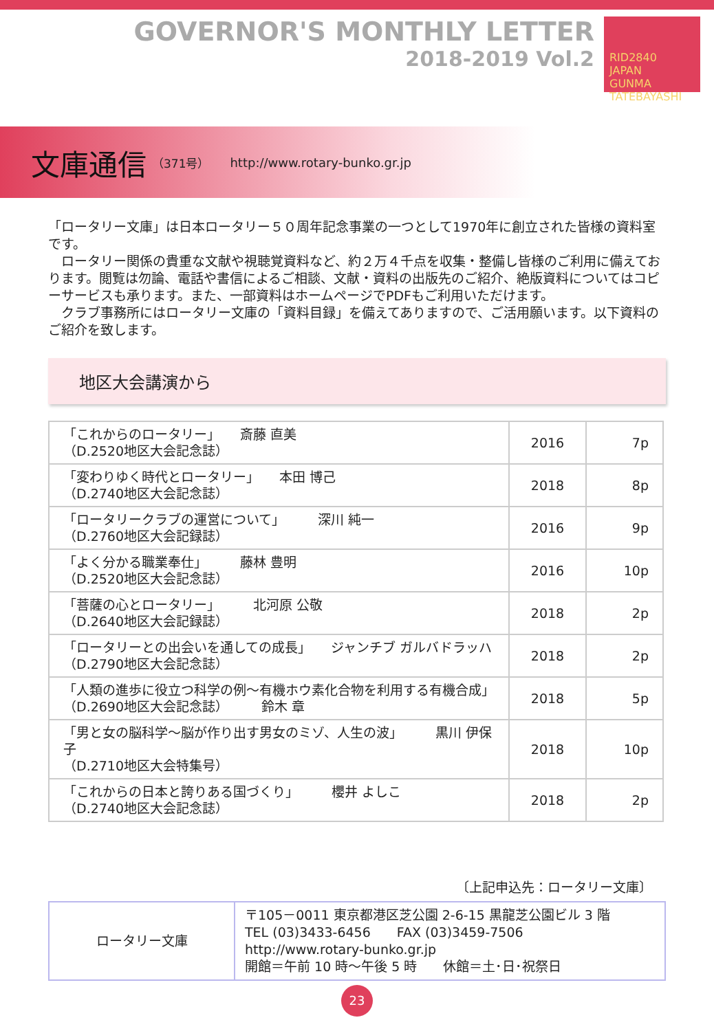GOVERNOR'S MONTHLY LETTER
2018-2019 Vol.2
RID2840
JAPAN
GUNMA TATEBAYASHI
文庫通信 （371号） http://www.rotary-bunko.gr.jp
「ロータリー文庫」は日本ロータリー５０周年記念事業の一つとして1970年に創立された皆様の資料室です。
　ロータリー関係の貴重な文献や視聴覚資料など、約２万４千点を収集・整備し皆様のご利用に備えております。閲覧は勿論、電話や書信によるご相談、文献・資料の出版先のご紹介、絶版資料についてはコピーサービスも承ります。また、一部資料はホームページでPDFもご利用いただけます。
　クラブ事務所にはロータリー文庫の「資料目録」を備えてありますので、ご活用願います。以下資料のご紹介を致します。
地区大会講演から
| 「これからのロータリー」 斎藤 直美 （D.2520地区大会記念誌） | 2016 | 7p |
| 「変わりゆく時代とロータリー」 本田 博己 （D.2740地区大会記念誌） | 2018 | 8p |
| 「ロータリークラブの運営について」 深川 純一 （D.2760地区大会記録誌） | 2016 | 9p |
| 「よく分かる職業奉仕」 藤林 豊明 （D.2520地区大会記念誌） | 2016 | 10p |
| 「菩薩の心とロータリー」 北河原 公敬 （D.2640地区大会記録誌） | 2018 | 2p |
| 「ロータリーとの出会いを通しての成長」 ジャンチブ ガルバドラッハ （D.2790地区大会記念誌） | 2018 | 2p |
| 「人類の進歩に役立つ科学の例～有機ホウ素化合物を利用する有機合成」 （D.2690地区大会記念誌） 鈴木 章 | 2018 | 5p |
| 「男と女の脳科学～脳が作り出す男女のミゾ、人生の波」 黒川 伊保子 （D.2710地区大会特集号） | 2018 | 10p |
| 「これからの日本と誇りある国づくり」 櫻井 よしこ （D.2740地区大会記念誌） | 2018 | 2p |
〔上記申込先：ロータリー文庫〕
| ロータリー文庫 | 〒105－0011 東京都港区芝公園 2-6-15 黒龍芝公園ビル 3 階 TEL (03)3433-6456 FAX (03)3459-7506 http://www.rotary-bunko.gr.jp 開館＝午前 10 時～午後 5 時 休館＝土･日･祝祭日 |
23